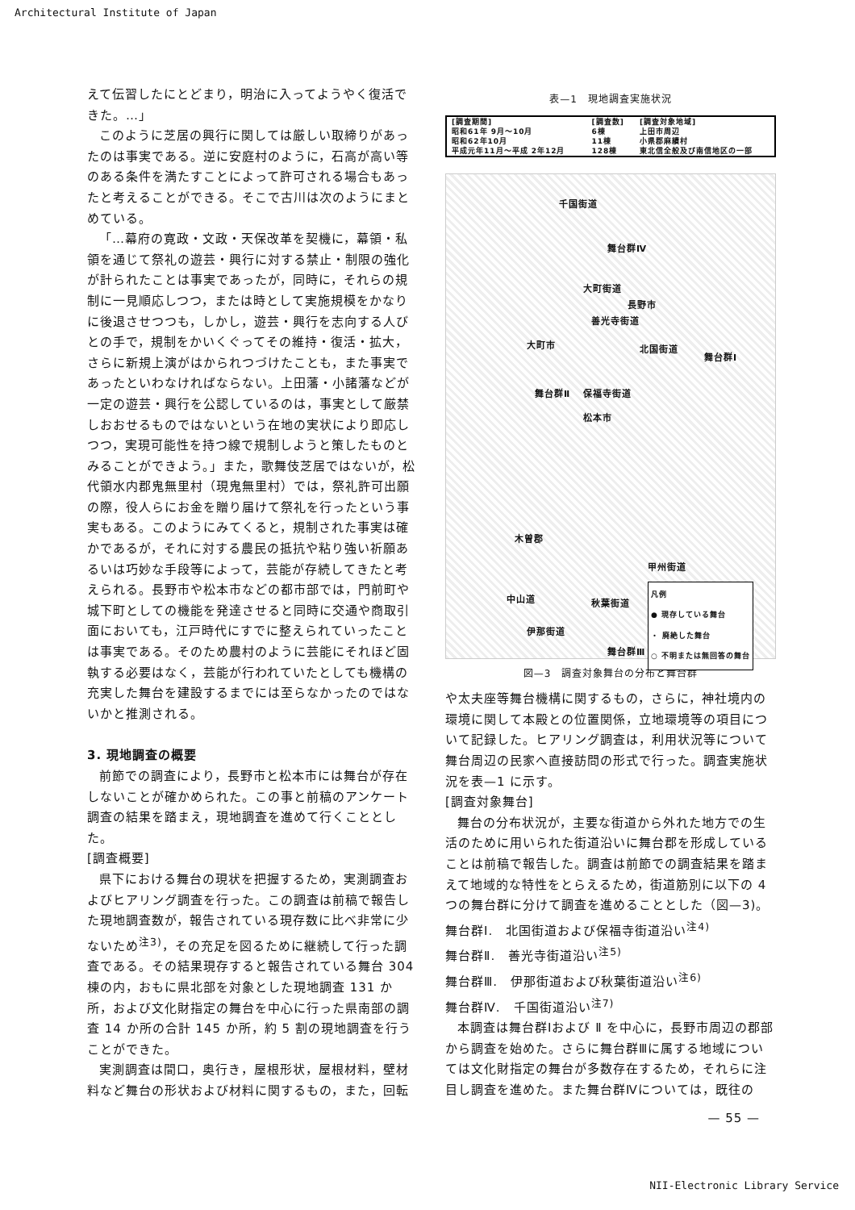Architectural Institute of Japan
えて伝習したにとどまり，明治に入ってようやく復活できた。…」
このように芝居の興行に関しては厳しい取締りがあったのは事実である。逆に安庭村のように，石高が高い等のある条件を満たすことによって許可される場合もあったと考えることができる。そこで古川は次のようにまとめている。
「…幕府の寛政・文政・天保改革を契機に，幕領・私領を通じて祭礼の遊芸・興行に対する禁止・制限の強化が計られたことは事実であったが，同時に，それらの規制に一見順応しつつ，または時として実施規模をかなりに後退させつつも，しかし，遊芸・興行を志向する人びとの手で，規制をかいくぐってその維持・復活・拡大，さらに新規上演がはかられつづけたことも，また事実であったといわなければならない。上田藩・小諸藩などが一定の遊芸・興行を公認しているのは，事実として厳禁しおおせるものではないという在地の実状により即応しつつ，実現可能性を持つ線で規制しようと策したものとみることができよう。」また，歌舞伎芝居ではないが，松代領水内郡鬼無里村（現鬼無里村）では，祭礼許可出願の際，役人らにお金を贈り届けて祭礼を行ったという事実もある。このようにみてくると，規制された事実は確かであるが，それに対する農民の抵抗や粘り強い祈願あるいは巧妙な手段等によって，芸能が存続してきたと考えられる。長野市や松本市などの都市部では，門前町や城下町としての機能を発達させると同時に交通や商取引面においても，江戸時代にすでに整えられていったことは事実である。そのため農村のように芸能にそれほど固執する必要はなく，芸能が行われていたとしても機構の充実した舞台を建設するまでには至らなかったのではないかと推測される。
3. 現地調査の概要
前節での調査により，長野市と松本市には舞台が存在しないことが確かめられた。この事と前稿のアンケート調査の結果を踏まえ，現地調査を進めて行くこととした。
[調査概要]
県下における舞台の現状を把握するため，実測調査およびヒアリング調査を行った。この調査は前稿で報告した現地調査数が，報告されている現存数に比べ非常に少ないため<sup>注3)</sup>，その充足を図るために継続して行った調査である。その結果現存すると報告されている舞台 304 棟の内，おもに県北部を対象とした現地調査 131 か所，および文化財指定の舞台を中心に行った県南部の調査 14 か所の合計 145 か所，約 5 割の現地調査を行うことができた。
実測調査は間口，奥行き，屋根形状，屋根材料，壁材料など舞台の形状および材料に関するもの，また，回転
表—1　現地調査実施状況
| [調査期間] | [調査数] | [調査対象地域] |
| --- | --- | --- |
| 昭和61年 9月～10月 | 6棟 | 上田市周辺 |
| 昭和62年10月 | 11棟 | 小県郡麻績村 |
| 平成元年11月～平成 2年12月 | 128棟 | 東北信全般及び南信地区の一部 |
千国街道
舞台群Ⅳ
大町街道
長野市
善光寺街道
大町市 北国街道
舞台群Ⅰ
舞台群Ⅱ 保福寺街道
松本市
木曽郡
甲州街道
中山道 秋葉街道
伊那街道
舞台群Ⅲ
凡例
● 現存している舞台
・ 廃絶した舞台
○ 不明または無回答の舞台
図—3　調査対象舞台の分布と舞台群
や太夫座等舞台機構に関するもの，さらに，神社境内の環境に関して本殿との位置関係，立地環境等の項目について記録した。ヒアリング調査は，利用状況等について舞台周辺の民家へ直接訪問の形式で行った。調査実施状況を表—1 に示す。
[調査対象舞台]
舞台の分布状況が，主要な街道から外れた地方での生活のために用いられた街道沿いに舞台郡を形成していることは前稿で報告した。調査は前節での調査結果を踏まえて地域的な特性をとらえるため，街道筋別に以下の 4 つの舞台群に分けて調査を進めることとした（図—3)。
舞台群Ⅰ.　北国街道および保福寺街道沿い<sup>注4)</sup>
舞台群Ⅱ.　善光寺街道沿い<sup>注5)</sup>
舞台群Ⅲ.　伊那街道および秋葉街道沿い<sup>注6)</sup>
舞台群Ⅳ.　千国街道沿い<sup>注7)</sup>
本調査は舞台群Ⅰおよび Ⅱ を中心に，長野市周辺の郡部から調査を始めた。さらに舞台群Ⅲに属する地域については文化財指定の舞台が多数存在するため，それらに注目し調査を進めた。また舞台群Ⅳについては，既往の
— 55 —
NII-Electronic Library Service